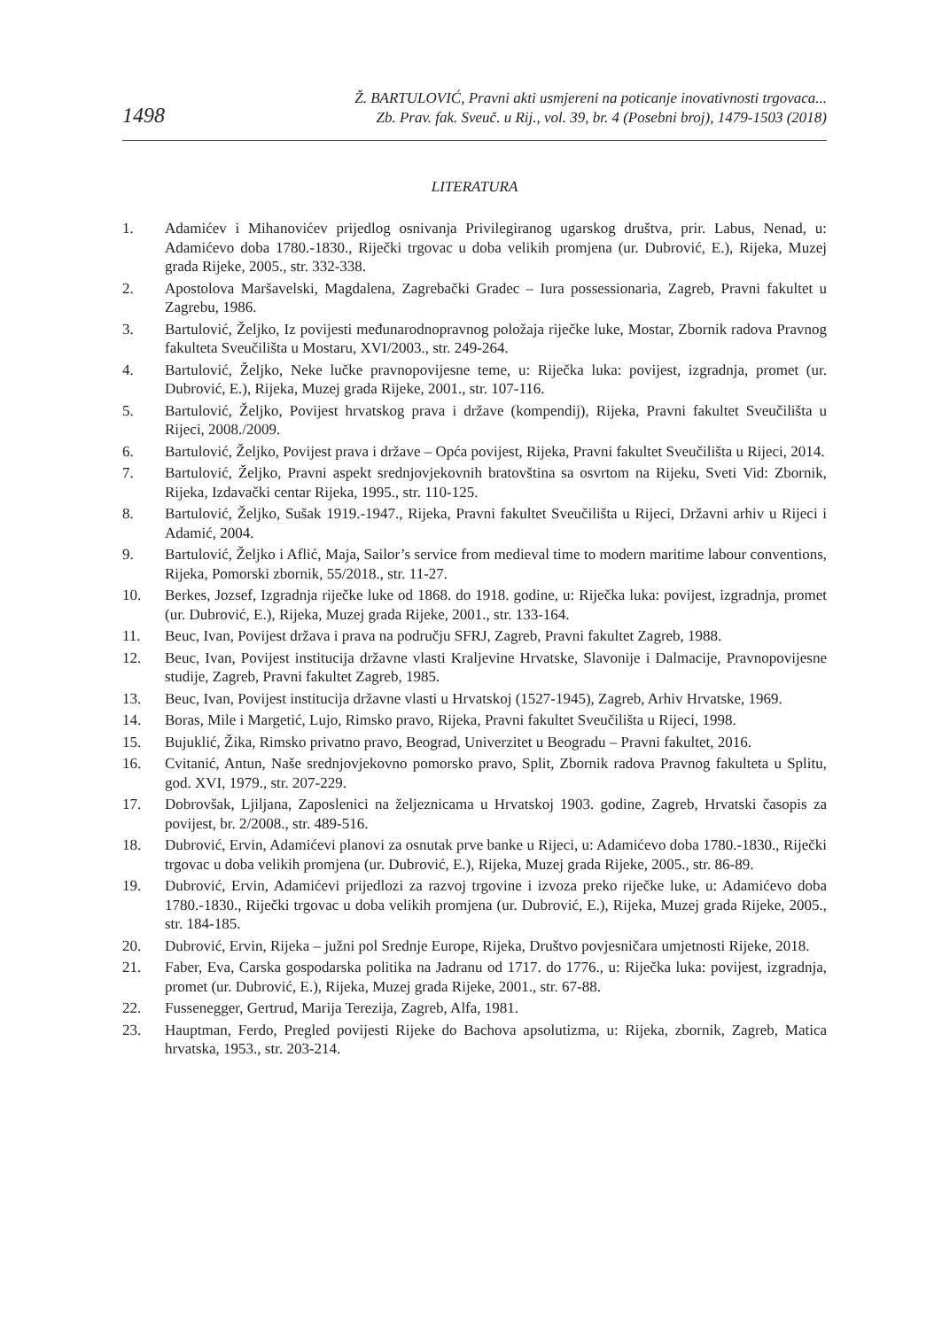1498
Ž. BARTULOVIĆ, Pravni akti usmjereni na poticanje inovativnosti trgovaca...
Zb. Prav. fak. Sveuč. u Rij., vol. 39, br. 4 (Posebni broj), 1479-1503 (2018)
LITERATURA
1. Adamićev i Mihanovićev prijedlog osnivanja Privilegiranog ugarskog društva, prir. Labus, Nenad, u: Adamićevo doba 1780.-1830., Riječki trgovac u doba velikih promjena (ur. Dubrović, E.), Rijeka, Muzej grada Rijeke, 2005., str. 332-338.
2. Apostolova Maršavelski, Magdalena, Zagrebački Gradec – Iura possessionaria, Zagreb, Pravni fakultet u Zagrebu, 1986.
3. Bartulović, Željko, Iz povijesti međunarodnopravnog položaja riječke luke, Mostar, Zbornik radova Pravnog fakulteta Sveučilišta u Mostaru, XVI/2003., str. 249-264.
4. Bartulović, Željko, Neke lučke pravnopovijesne teme, u: Riječka luka: povijest, izgradnja, promet (ur. Dubrović, E.), Rijeka, Muzej grada Rijeke, 2001., str. 107-116.
5. Bartulović, Željko, Povijest hrvatskog prava i države (kompendij), Rijeka, Pravni fakultet Sveučilišta u Rijeci, 2008./2009.
6. Bartulović, Željko, Povijest prava i države – Opća povijest, Rijeka, Pravni fakultet Sveučilišta u Rijeci, 2014.
7. Bartulović, Željko, Pravni aspekt srednjovjekovnih bratovština sa osvrtom na Rijeku, Sveti Vid: Zbornik, Rijeka, Izdavački centar Rijeka, 1995., str. 110-125.
8. Bartulović, Željko, Sušak 1919.-1947., Rijeka, Pravni fakultet Sveučilišta u Rijeci, Državni arhiv u Rijeci i Adamić, 2004.
9. Bartulović, Željko i Aflić, Maja, Sailor’s service from medieval time to modern maritime labour conventions, Rijeka, Pomorski zbornik, 55/2018., str. 11-27.
10. Berkes, Jozsef, Izgradnja riječke luke od 1868. do 1918. godine, u: Riječka luka: povijest, izgradnja, promet (ur. Dubrović, E.), Rijeka, Muzej grada Rijeke, 2001., str. 133-164.
11. Beuc, Ivan, Povijest država i prava na području SFRJ, Zagreb, Pravni fakultet Zagreb, 1988.
12. Beuc, Ivan, Povijest institucija državne vlasti Kraljevine Hrvatske, Slavonije i Dalmacije, Pravnopovijesne studije, Zagreb, Pravni fakultet Zagreb, 1985.
13. Beuc, Ivan, Povijest institucija državne vlasti u Hrvatskoj (1527-1945), Zagreb, Arhiv Hrvatske, 1969.
14. Boras, Mile i Margetić, Lujo, Rimsko pravo, Rijeka, Pravni fakultet Sveučilišta u Rijeci, 1998.
15. Bujuklić, Žika, Rimsko privatno pravo, Beograd, Univerzitet u Beogradu – Pravni fakultet, 2016.
16. Cvitanić, Antun, Naše srednjovjekovno pomorsko pravo, Split, Zbornik radova Pravnog fakulteta u Splitu, god. XVI, 1979., str. 207-229.
17. Dobrovšak, Ljiljana, Zaposlenici na željeznicama u Hrvatskoj 1903. godine, Zagreb, Hrvatski časopis za povijest, br. 2/2008., str. 489-516.
18. Dubrović, Ervin, Adamićevi planovi za osnutak prve banke u Rijeci, u: Adamićevo doba 1780.-1830., Riječki trgovac u doba velikih promjena (ur. Dubrović, E.), Rijeka, Muzej grada Rijeke, 2005., str. 86-89.
19. Dubrović, Ervin, Adamićevi prijedlozi za razvoj trgovine i izvoza preko riječke luke, u: Adamićevo doba 1780.-1830., Riječki trgovac u doba velikih promjena (ur. Dubrović, E.), Rijeka, Muzej grada Rijeke, 2005., str. 184-185.
20. Dubrović, Ervin, Rijeka – južni pol Srednje Europe, Rijeka, Društvo povjesničara umjetnosti Rijeke, 2018.
21. Faber, Eva, Carska gospodarska politika na Jadranu od 1717. do 1776., u: Riječka luka: povijest, izgradnja, promet (ur. Dubrović, E.), Rijeka, Muzej grada Rijeke, 2001., str. 67-88.
22. Fussenegger, Gertrud, Marija Terezija, Zagreb, Alfa, 1981.
23. Hauptman, Ferdo, Pregled povijesti Rijeke do Bachova apsolutizma, u: Rijeka, zbornik, Zagreb, Matica hrvatska, 1953., str. 203-214.